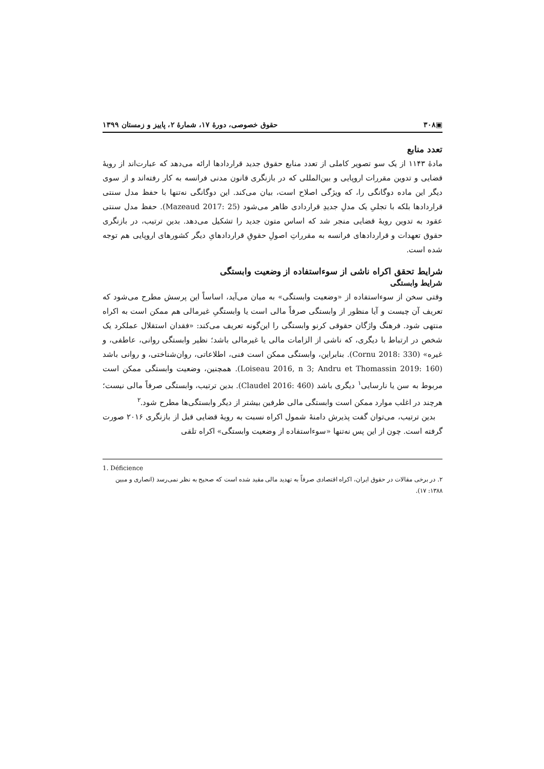▣۳۰۸ حقوق خصوصی، دورهٔ ۱۷، شمارهٔ ۲، پاییز و زمستان ۱۳۹۹
تعدد منابع
مادهٔ ۱۱۴۳ از یک سو تصویر کاملی از تعدد منابع حقوق جدید قراردادها ارائه می‌دهد که عبارت‌اند از رویهٔ قضایی و تدوین مقررات اروپایی و بین‌المللی که در بازنگری قانون مدنی فرانسه به کار رفته‌اند و از سوی دیگر این ماده دوگانگی را، که ویژگی اصلاح است، بیان می‌کند. این دوگانگی نه‌تنها با حفظ مدل سنتی قراردادها بلکه با تجلیِ یک مدلِ جدیدِ قراردادی ظاهر می‌شود (Mazeaud 2017: 25). حفظ مدل سنتی عقود به تدوین رویهٔ قضایی منجر شد که اساس متون جدید را تشکیل می‌دهد. بدین ترتیب، در بازنگری حقوق تعهدات و قراردادهای فرانسه به مقرراتِ اصولِ حقوقِ قراردادهایِ دیگر کشورهای اروپایی هم توجه شده است.
شرایط تحقق اکراه ناشی از سوءاستفاده از وضعیت وابستگی
شرایط وابستگی
وقتی سخن از سوءاستفاده از «وضعیت وابستگی» به میان می‌آید، اساساً این پرسش مطرح می‌شود که تعریف آن چیست و آیا منظور از وابستگی صرفاً مالی است یا وابستگیِ غیرمالی هم ممکن است به اکراه منتهی شود. فرهنگ واژگان حقوقی کرنو وابستگی را این‌گونه تعریف می‌کند: «فقدان استقلال عملکرد یک شخص در ارتباط با دیگری، که ناشی از الزامات مالی یا غیرمالی باشد؛ نظیر وابستگی روانی، عاطفی، و غیره» (Cornu 2018: 330). بنابراین، وابستگی ممکن است فنی، اطلاعاتی، روان‌شناختی، و روانی باشد (Loiseau 2016, n 3; Andru et Thomassin 2019: 160). همچنین، وضعیت وابستگی ممکن است مربوط به سن یا نارسایی<sup>۱</sup> دیگری باشد (Claudel 2016: 460). بدین ترتیب، وابستگی صرفاً مالی نیست؛ هرچند در اغلب موارد ممکن است وابستگی مالی طرفین بیشتر از دیگر وابستگی‌ها مطرح شود.<sup>۲</sup>
بدین ترتیب، می‌توان گفت پذیرش دامنهٔ شمول اکراه نسبت به رویهٔ قضایی قبل از بازنگری ۲۰۱۶ صورت گرفته است. چون از این پس نه‌تنها «سوءاستفاده از وضعیت وابستگی» اکراه تلقی
1. Déficience
۲. در برخی مقالات در حقوق ایران، اکراه اقتصادی صرفاً به تهدید مالی مقید شده است که صحیح به نظر نمی‌رسد (انصاری و مبین ۱۳۸۸: ۱۷).